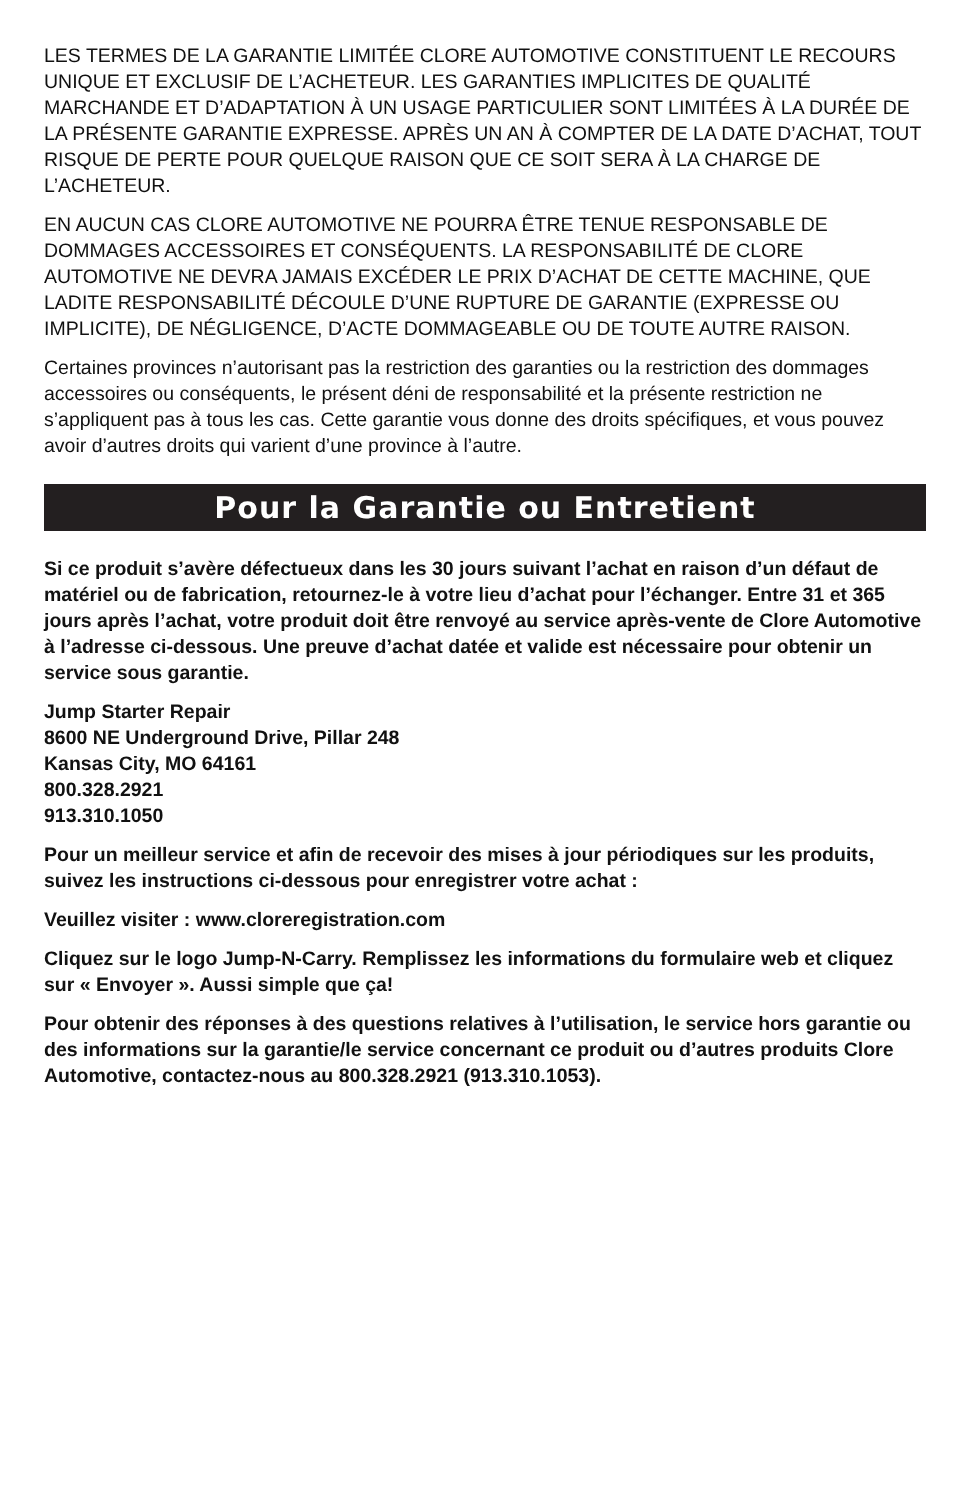LES TERMES DE LA GARANTIE LIMITÉE CLORE AUTOMOTIVE CONSTITUENT LE RECOURS UNIQUE ET EXCLUSIF DE L’ACHETEUR. LES GARANTIES IMPLICITES DE QUALITÉ MARCHANDE ET D’ADAPTATION À UN USAGE PARTICULIER SONT LIMITÉES À LA DURÉE DE LA PRÉSENTE GARANTIE EXPRESSE. APRÈS UN AN À COMPTER DE LA DATE D’ACHAT, TOUT RISQUE DE PERTE POUR QUELQUE RAISON QUE CE SOIT SERA À LA CHARGE DE L’ACHETEUR.
EN AUCUN CAS CLORE AUTOMOTIVE NE POURRA ÊTRE TENUE RESPONSABLE DE DOMMAGES ACCESSOIRES ET CONSÉQUENTS. LA RESPONSABILITÉ DE CLORE AUTOMOTIVE NE DEVRA JAMAIS EXCÉDER LE PRIX D’ACHAT DE CETTE MACHINE, QUE LADITE RESPONSABILITÉ DÉCOULE D’UNE RUPTURE DE GARANTIE (EXPRESSE OU IMPLICITE), DE NÉGLIGENCE, D’ACTE DOMMAGEABLE OU DE TOUTE AUTRE RAISON.
Certaines provinces n’autorisant pas la restriction des garanties ou la restriction des dommages accessoires ou conséquents, le présent déni de responsabilité et la présente restriction ne s’appliquent pas à tous les cas. Cette garantie vous donne des droits spécifiques, et vous pouvez avoir d’autres droits qui varient d’une province à l’autre.
Pour la Garantie ou Entretient
Si ce produit s’avère défectueux dans les 30 jours suivant l’achat en raison d’un défaut de matériel ou de fabrication, retournez-le à votre lieu d’achat pour l’échanger. Entre 31 et 365 jours après l’achat, votre produit doit être renvoyé au service après-vente de Clore Automotive à l’adresse ci-dessous. Une preuve d’achat datée et valide est nécessaire pour obtenir un service sous garantie.
Jump Starter Repair
8600 NE Underground Drive, Pillar 248
Kansas City, MO 64161
800.328.2921
913.310.1050
Pour un meilleur service et afin de recevoir des mises à jour périodiques sur les produits, suivez les instructions ci-dessous pour enregistrer votre achat :
Veuillez visiter : www.cloreregistration.com
Cliquez sur le logo Jump-N-Carry. Remplissez les informations du formulaire web et cliquez sur « Envoyer ». Aussi simple que ça!
Pour obtenir des réponses à des questions relatives à l’utilisation, le service hors garantie ou des informations sur la garantie/le service concernant ce produit ou d’autres produits Clore Automotive, contactez-nous au 800.328.2921 (913.310.1053).